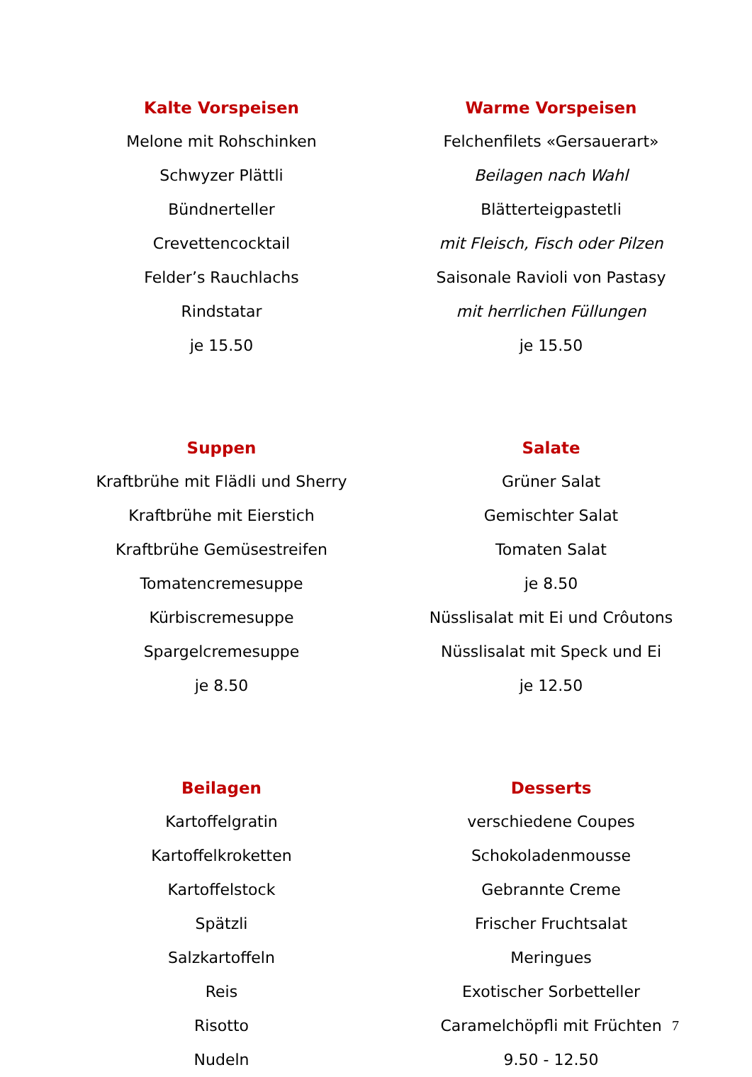Kalte Vorspeisen
Melone mit Rohschinken
Schwyzer Plättli
Bündnerteller
Crevettencocktail
Felder’s Rauchlachs
Rindstatar
je 15.50
Warme Vorspeisen
Felchenfilets «Gersauerart»
Beilagen nach Wahl
Blätterteigpastetli
mit Fleisch, Fisch oder Pilzen
Saisonale Ravioli von Pastasy
mit herrlichen Füllungen
je 15.50
Suppen
Kraftbrühe mit Flädli und Sherry
Kraftbrühe mit Eierstich
Kraftbrühe Gemüsestreifen
Tomatencremesuppe
Kürbiscremesuppe
Spargelcremesuppe
je 8.50
Salate
Grüner Salat
Gemischter Salat
Tomaten Salat
je 8.50
Nüsslisalat mit Ei und Crôutons
Nüsslisalat mit Speck und Ei
je 12.50
Beilagen
Kartoffelgratin
Kartoffelkroketten
Kartoffelstock
Spätzli
Salzkartoffeln
Reis
Risotto
Nudeln
Desserts
verschiedene Coupes
Schokoladenmousse
Gebrannte Creme
Frischer Fruchtsalat
Meringues
Exotischer Sorbetteller
Caramelchöpfli mit Früchten
9.50 - 12.50
7